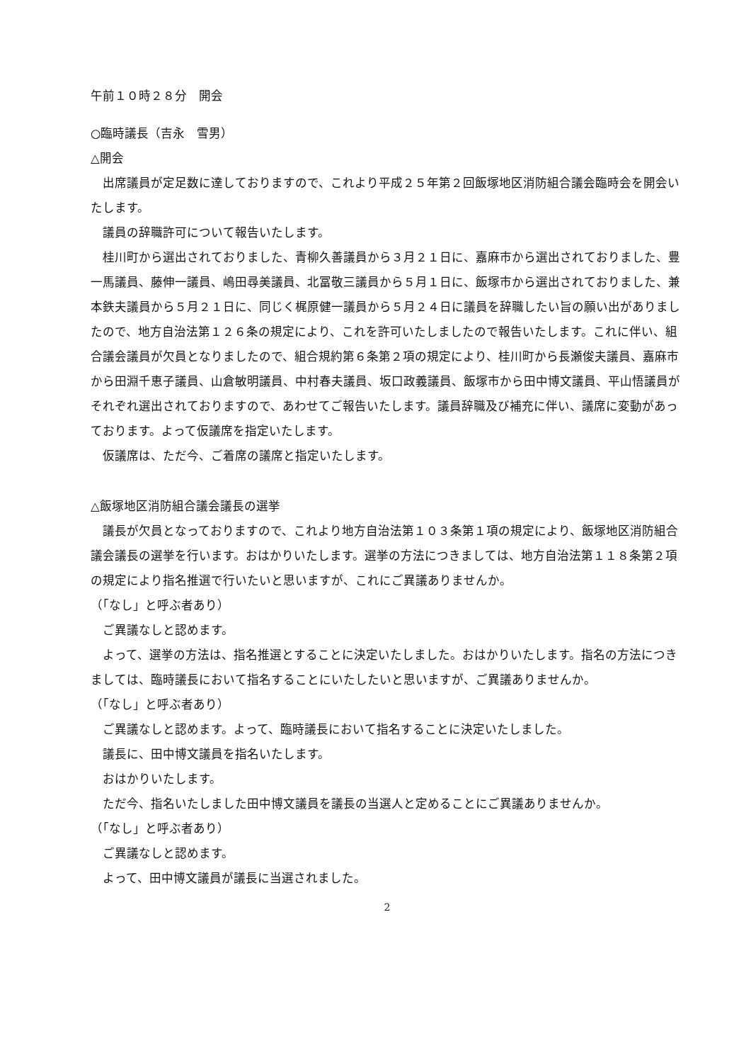午前１０時２８分　開会
○臨時議長（吉永　雪男）
△開会
出席議員が定足数に達しておりますので、これより平成２５年第２回飯塚地区消防組合議会臨時会を開会いたします。
議員の辞職許可について報告いたします。
桂川町から選出されておりました、青柳久善議員から３月２１日に、嘉麻市から選出されておりました、豊一馬議員、藤伸一議員、嶋田尋美議員、北冨敬三議員から５月１日に、飯塚市から選出されておりました、兼本鉄夫議員から５月２１日に、同じく梶原健一議員から５月２４日に議員を辞職したい旨の願い出がありましたので、地方自治法第１２６条の規定により、これを許可いたしましたので報告いたします。これに伴い、組合議会議員が欠員となりましたので、組合規約第６条第２項の規定により、桂川町から長瀬俊夫議員、嘉麻市から田淵千恵子議員、山倉敏明議員、中村春夫議員、坂口政義議員、飯塚市から田中博文議員、平山悟議員がそれぞれ選出されておりますので、あわせてご報告いたします。議員辞職及び補充に伴い、議席に変動があっております。よって仮議席を指定いたします。
仮議席は、ただ今、ご着席の議席と指定いたします。
△飯塚地区消防組合議会議長の選挙
議長が欠員となっておりますので、これより地方自治法第１０３条第１項の規定により、飯塚地区消防組合議会議長の選挙を行います。おはかりいたします。選挙の方法につきましては、地方自治法第１１８条第２項の規定により指名推選で行いたいと思いますが、これにご異議ありませんか。
（「なし」と呼ぶ者あり）
ご異議なしと認めます。
よって、選挙の方法は、指名推選とすることに決定いたしました。おはかりいたします。指名の方法につきましては、臨時議長において指名することにいたしたいと思いますが、ご異議ありませんか。
（「なし」と呼ぶ者あり）
ご異議なしと認めます。よって、臨時議長において指名することに決定いたしました。
議長に、田中博文議員を指名いたします。
おはかりいたします。
ただ今、指名いたしました田中博文議員を議長の当選人と定めることにご異議ありませんか。
（「なし」と呼ぶ者あり）
ご異議なしと認めます。
よって、田中博文議員が議長に当選されました。
2